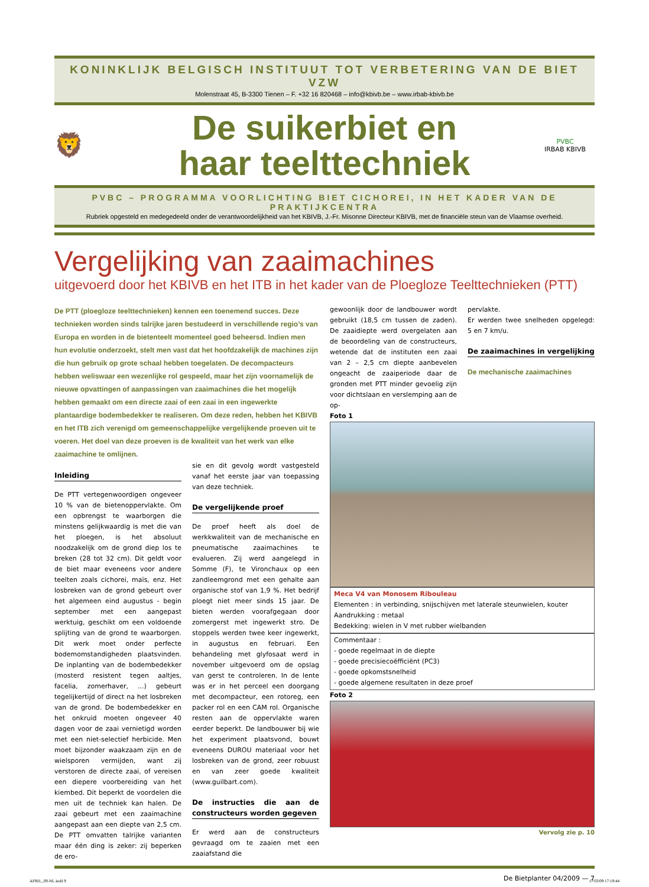KONINKLIJK BELGISCH INSTITUUT TOT VERBETERING VAN DE BIET VZW
Molenstraat 45, B-3300 Tienen – F. +32 16 820468 – info@kbivb.be – www.irbab-kbivb.be
🦁
De suikerbiet en
haar teelttechniek
PVBC
IRBAB KBIVB
PVBC – PROGRAMMA VOORLICHTING BIET CICHOREI, IN HET KADER VAN DE PRAKTIJKCENTRA
Rubriek opgesteld en medegedeeld onder de verantwoordelijkheid van het KBIVB, J.-Fr. Misonne Directeur KBIVB, met de financiële steun van de Vlaamse overheid.
Vergelijking van zaaimachines
uitgevoerd door het KBIVB en het ITB in het kader van de Ploegloze Teelttechnieken (PTT)
De PTT (ploegloze teelttechnieken) kennen een toenemend succes. Deze technieken worden sinds talrijke jaren bestudeerd in verschillende regio’s van Europa en worden in de bietenteelt momenteel goed beheersd. Indien men hun evolutie onderzoekt, stelt men vast dat het hoofdzakelijk de machines zijn die hun gebruik op grote schaal hebben toegelaten. De decompacteurs hebben weliswaar een wezenlijke rol gespeeld, maar het zijn voornamelijk de nieuwe opvattingen of aanpassingen van zaaimachines die het mogelijk hebben gemaakt om een directe zaai of een zaai in een ingewerkte plantaardige bodembedekker te realiseren. Om deze reden, hebben het KBIVB en het ITB zich verenigd om gemeenschappelijke vergelijkende proeven uit te voeren. Het doel van deze proeven is de kwaliteit van het werk van elke zaaimachine te omlijnen.
Inleiding
De PTT vertegenwoordigen ongeveer 10 % van de bietenoppervlakte. Om een opbrengst te waarborgen die minstens gelijkwaardig is met die van het ploegen, is het absoluut noodzakelijk om de grond diep los te breken (28 tot 32 cm). Dit geldt voor de biet maar eveneens voor andere teelten zoals cichorei, maïs, enz. Het losbreken van de grond gebeurt over het algemeen eind augustus - begin september met een aangepast werktuig, geschikt om een voldoende splijting van de grond te waarborgen. Dit werk moet onder perfecte bodemomstandigheden plaatsvinden. De inplanting van de bodembedekker (mosterd resistent tegen aaltjes, facelia, zomerhaver, ...) gebeurt tegelijkertijd of direct na het losbreken van de grond. De bodembedekker en het onkruid moeten ongeveer 40 dagen voor de zaai vernietigd worden met een niet-selectief herbicide. Men moet bijzonder waakzaam zijn en de wielsporen vermijden, want zij verstoren de directe zaai, of vereisen een diepere voorbereiding van het kiembed. Dit beperkt de voordelen die men uit de techniek kan halen. De zaai gebeurt met een zaaimachine aangepast aan een diepte van 2,5 cm. De PTT omvatten talrijke varianten maar één ding is zeker: zij beperken de ero-
sie en dit gevolg wordt vastgesteld vanaf het eerste jaar van toepassing van deze techniek.
De vergelijkende proef
De proef heeft als doel de werkkwaliteit van de mechanische en pneumatische zaaimachines te evalueren. Zij werd aangelegd in Somme (F), te Vironchaux op een zandleemgrond met een gehalte aan organische stof van 1,9 %. Het bedrijf ploegt niet meer sinds 15 jaar. De bieten werden voorafgegaan door zomergerst met ingewerkt stro. De stoppels werden twee keer ingewerkt, in augustus en februari. Een behandeling met glyfosaat werd in november uitgevoerd om de opslag van gerst te controleren. In de lente was er in het perceel een doorgang met decompacteur, een rotoreg, een packer rol en een CAM rol. Organische resten aan de oppervlakte waren eerder beperkt. De landbouwer bij wie het experiment plaatsvond, bouwt eveneens DUROU materiaal voor het losbreken van de grond, zeer robuust en van zeer goede kwaliteit (www.guilbart.com).
De instructies die aan de constructeurs worden gegeven
Er werd aan de constructeurs gevraagd om te zaaien met een zaaiafstand die
gewoonlijk door de landbouwer wordt gebruikt (18,5 cm tussen de zaden). De zaaidiepte werd overgelaten aan de beoordeling van de constructeurs, wetende dat de instituten een zaai van 2 – 2,5 cm diepte aanbevelen ongeacht de zaaiperiode daar de gronden met PTT minder gevoelig zijn voor dichtslaan en verslemping aan de op-
pervlakte.
Er werden twee snelheden opgelegd: 5 en 7 km/u.
De zaaimachines in vergelijking
De mechanische zaaimachines
Foto 1
Meca V4 van Monosem Ribouleau
Elementen : in verbinding, snijschijven met laterale steunwielen, kouter
Aandrukking : metaal
Bedekking: wielen in V met rubber wielbanden
Commentaar :
- goede regelmaat in de diepte
- goede precisiecoëfficiënt (PC3)
- goede opkomstsnelheid
- goede algemene resultaten in deze proef
Foto 2
Vervolg zie p. 10
De Bietplanter 04/2009 — 7
APRIL_09-NL.indd 9 17/03/09 17:19:44